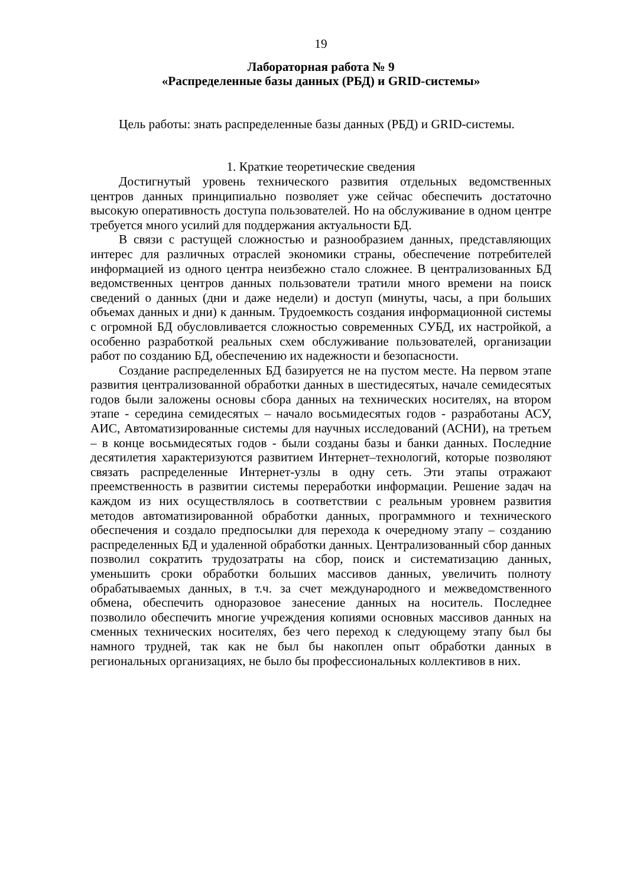19
Лабораторная работа № 9
«Распределенные базы данных (РБД) и GRID-системы»
Цель работы: знать распределенные базы данных (РБД) и GRID-системы.
1. Краткие теоретические сведения
Достигнутый уровень технического развития отдельных ведомственных центров данных принципиально позволяет уже сейчас обеспечить достаточно высокую оперативность доступа пользователей. Но на обслуживание в одном центре требуется много усилий для поддержания актуальности БД.
В связи с растущей сложностью и разнообразием данных, представляющих интерес для различных отраслей экономики страны, обеспечение потребителей информацией из одного центра неизбежно стало сложнее. В централизованных БД ведомственных центров данных пользователи тратили много времени на поиск сведений о данных (дни и даже недели) и доступ (минуты, часы, а при больших объемах данных и дни) к данным. Трудоемкость создания информационной системы с огромной БД обусловливается сложностью современных СУБД, их настройкой, а особенно разработкой реальных схем обслуживание пользователей, организации работ по созданию БД, обеспечению их надежности и безопасности.
Создание распределенных БД базируется не на пустом месте. На первом этапе развития централизованной обработки данных в шестидесятых, начале семидесятых годов были заложены основы сбора данных на технических носителях, на втором этапе - середина семидесятых – начало восьмидесятых годов - разработаны АСУ, АИС, Автоматизированные системы для научных исследований (АСНИ), на третьем – в конце восьмидесятых годов - были созданы базы и банки данных. Последние десятилетия характеризуются развитием Интернет–технологий, которые позволяют связать распределенные Интернет-узлы в одну сеть. Эти этапы отражают преемственность в развитии системы переработки информации. Решение задач на каждом из них осуществлялось в соответствии с реальным уровнем развития методов автоматизированной обработки данных, программного и технического обеспечения и создало предпосылки для перехода к очередному этапу – созданию распределенных БД и удаленной обработки данных. Централизованный сбор данных позволил сократить трудозатраты на сбор, поиск и систематизацию данных, уменьшить сроки обработки больших массивов данных, увеличить полноту обрабатываемых данных, в т.ч. за счет международного и межведомственного обмена, обеспечить одноразовое занесение данных на носитель. Последнее позволило обеспечить многие учреждения копиями основных массивов данных на сменных технических носителях, без чего переход к следующему этапу был бы намного трудней, так как не был бы накоплен опыт обработки данных в региональных организациях, не было бы профессиональных коллективов в них.